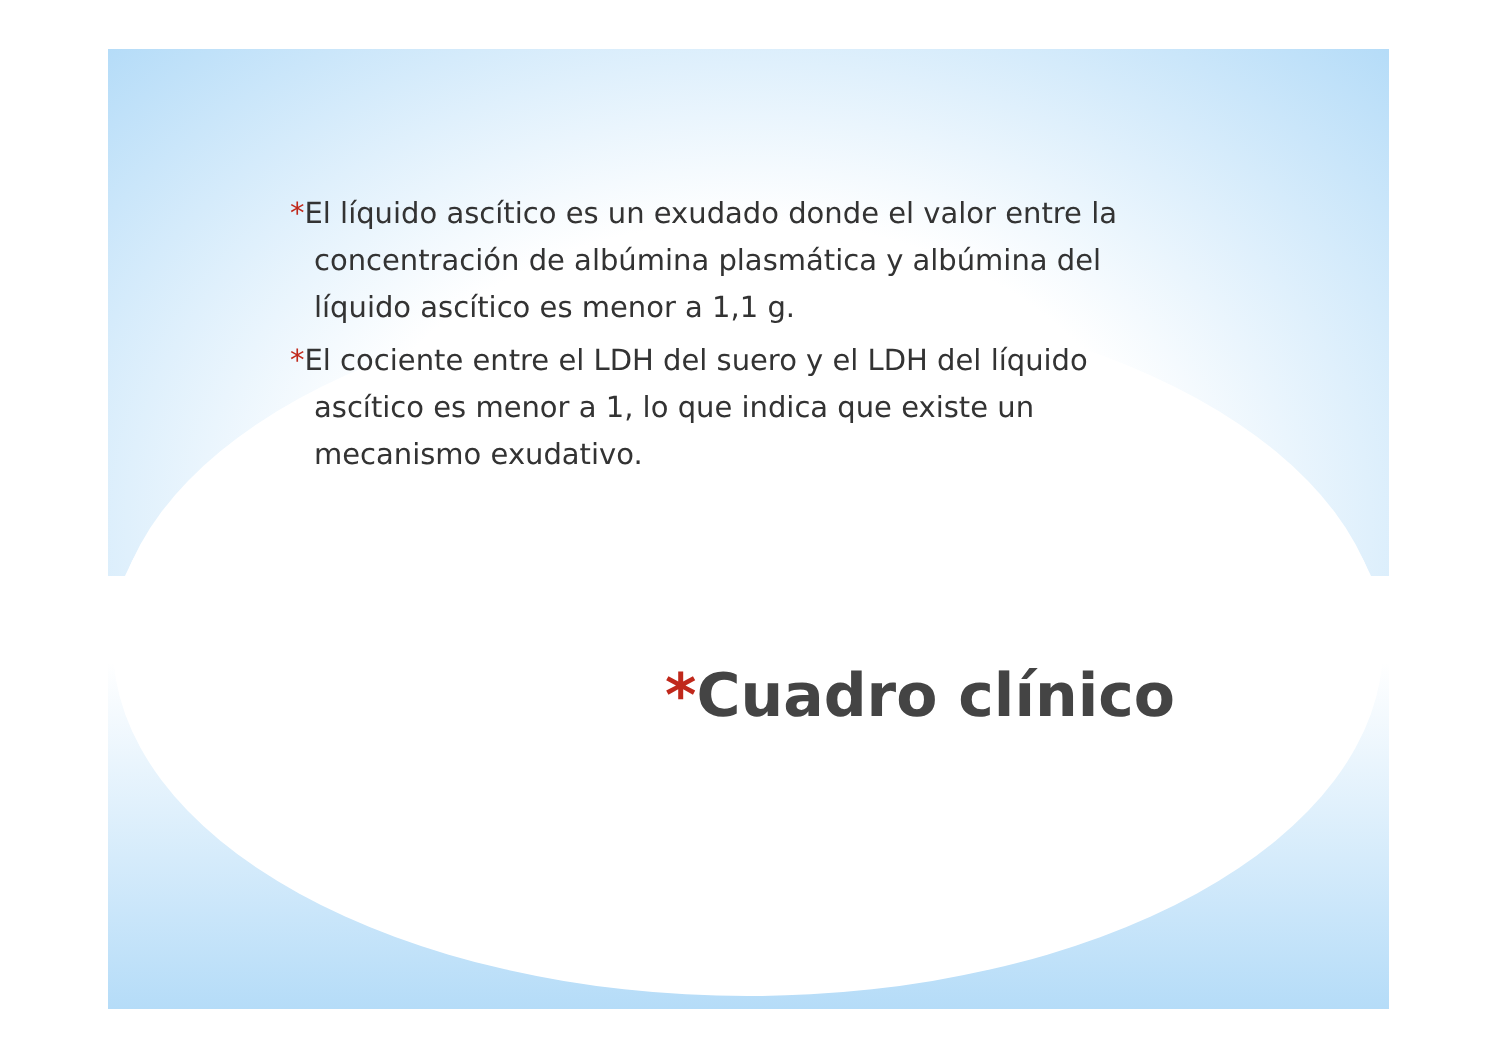*El líquido ascítico es un exudado donde el valor entre la concentración de albúmina plasmática y albúmina del líquido ascítico es menor a 1,1 g.
*El cociente entre el LDH del suero y el LDH del líquido ascítico es menor a 1, lo que indica que existe un mecanismo exudativo.
*Cuadro clínico